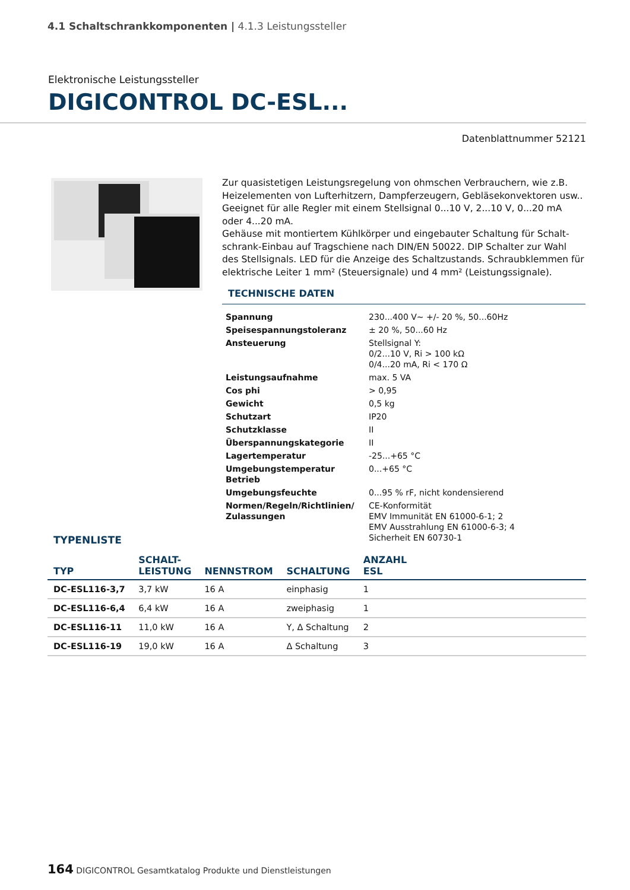4.1 Schaltschrankkomponenten | 4.1.3 Leistungssteller
Elektronische Leistungssteller
DIGICONTROL DC-ESL...
Datenblattnummer 52121
Zur quasistetigen Leistungsregelung von ohmschen Verbrauchern, wie z.B. Heizelementen von Lufterhitzern, Dampferzeugern, Gebläsekonvektoren usw.. Geeignet für alle Regler mit einem Stellsignal 0...10 V, 2...10 V, 0...20 mA oder 4...20 mA.
Gehäuse mit montiertem Kühlkörper und eingebauter Schaltung für Schalt-schrank-Einbau auf Tragschiene nach DIN/EN 50022. DIP Schalter zur Wahl des Stellsignals. LED für die Anzeige des Schaltzustands. Schraubklemmen für elektrische Leiter 1 mm² (Steuersignale) und 4 mm² (Leistungssignale).
TECHNISCHE DATEN
| Spannung | 230...400 V~ +/- 20 %, 50...60Hz |
| Speisespannungstoleranz | ± 20 %, 50...60 Hz |
| Ansteuerung | Stellsignal Y: 0/2...10 V, Ri > 100 kΩ 0/4...20 mA, Ri < 170 Ω |
| Leistungsaufnahme | max. 5 VA |
| Cos phi | > 0,95 |
| Gewicht | 0,5 kg |
| Schutzart | IP20 |
| Schutzklasse | II |
| Überspannungskategorie | II |
| Lagertemperatur | -25...+65 °C |
| Umgebungstemperatur Betrieb | 0...+65 °C |
| Umgebungsfeuchte | 0...95 % rF, nicht kondensierend |
| Normen/Regeln/Richtlinien/ Zulassungen | CE-Konformität EMV Immunität EN 61000-6-1; 2 EMV Ausstrahlung EN 61000-6-3; 4 Sicherheit EN 60730-1 |
TYPENLISTE
| TYP | SCHALT- LEISTUNG | NENNSTROM | SCHALTUNG | ANZAHL ESL | |
| --- | --- | --- | --- | --- | --- |
| DC-ESL116-3,7 | 3,7 kW | 16 A | einphasig | 1 | |
| DC-ESL116-6,4 | 6,4 kW | 16 A | zweiphasig | 1 | |
| DC-ESL116-11 | 11,0 kW | 16 A | Y, Δ Schaltung | 2 | |
| DC-ESL116-19 | 19,0 kW | 16 A | Δ Schaltung | 3 | |
164 DIGICONTROL Gesamtkatalog Produkte und Dienstleistungen